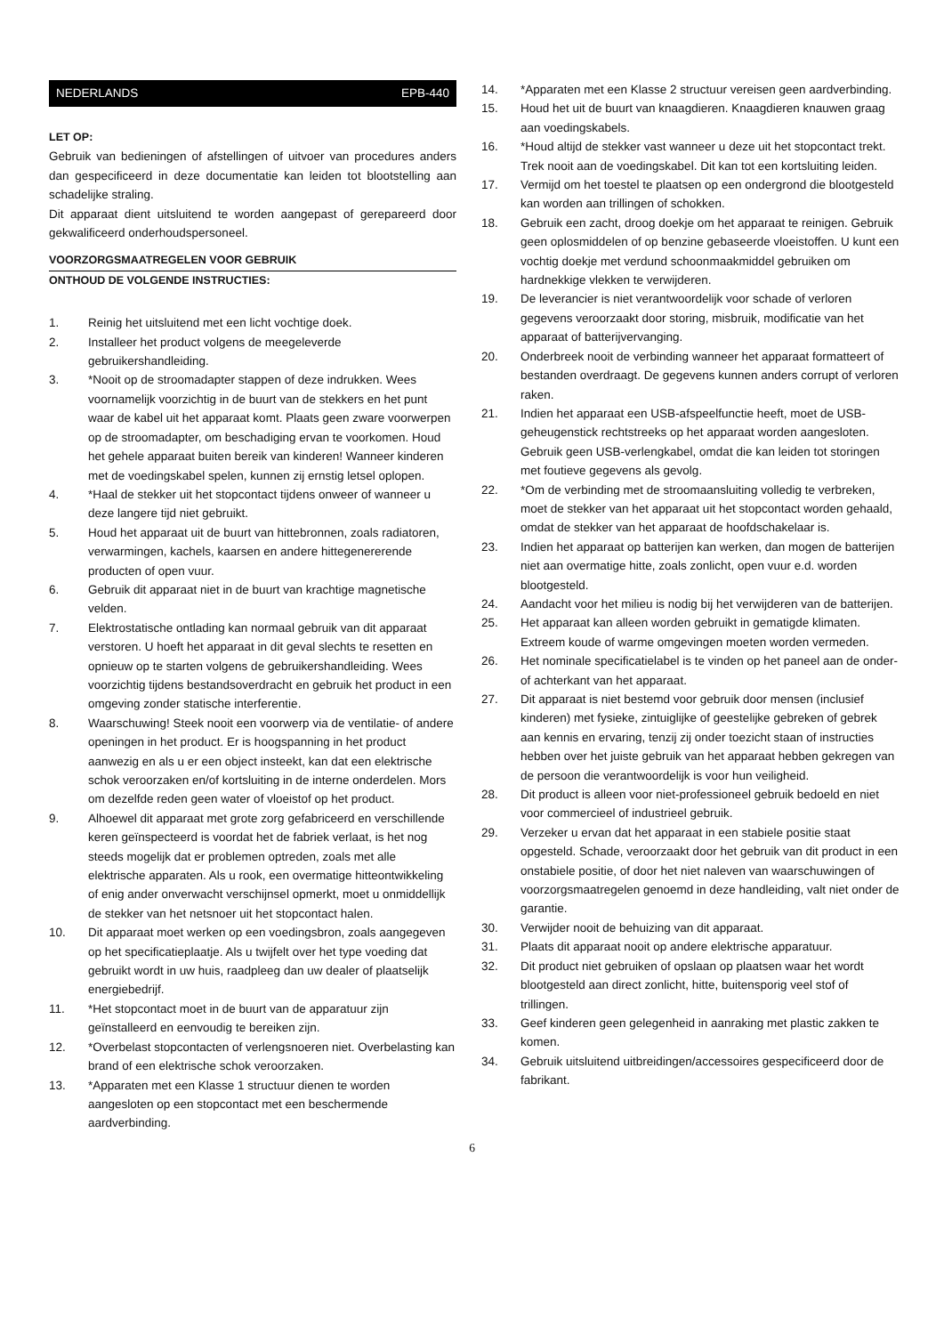NEDERLANDS EPB-440
LET OP:
Gebruik van bedieningen of afstellingen of uitvoer van procedures anders dan gespecificeerd in deze documentatie kan leiden tot blootstelling aan schadelijke straling.
Dit apparaat dient uitsluitend te worden aangepast of gerepareerd door gekwalificeerd onderhoudspersoneel.
VOORZORGSMAATREGELEN VOOR GEBRUIK
ONTHOUD DE VOLGENDE INSTRUCTIES:
1. Reinig het uitsluitend met een licht vochtige doek.
2. Installeer het product volgens de meegeleverde gebruikershandleiding.
3. *Nooit op de stroomadapter stappen of deze indrukken. Wees voornamelijk voorzichtig in de buurt van de stekkers en het punt waar de kabel uit het apparaat komt. Plaats geen zware voorwerpen op de stroomadapter, om beschadiging ervan te voorkomen. Houd het gehele apparaat buiten bereik van kinderen! Wanneer kinderen met de voedingskabel spelen, kunnen zij ernstig letsel oplopen.
4. *Haal de stekker uit het stopcontact tijdens onweer of wanneer u deze langere tijd niet gebruikt.
5. Houd het apparaat uit de buurt van hittebronnen, zoals radiatoren, verwarmingen, kachels, kaarsen en andere hittegenererende producten of open vuur.
6. Gebruik dit apparaat niet in de buurt van krachtige magnetische velden.
7. Elektrostatische ontlading kan normaal gebruik van dit apparaat verstoren. U hoeft het apparaat in dit geval slechts te resetten en opnieuw op te starten volgens de gebruikershandleiding. Wees voorzichtig tijdens bestandsoverdracht en gebruik het product in een omgeving zonder statische interferentie.
8. Waarschuwing! Steek nooit een voorwerp via de ventilatie- of andere openingen in het product. Er is hoogspanning in het product aanwezig en als u er een object insteekt, kan dat een elektrische schok veroorzaken en/of kortsluiting in de interne onderdelen. Mors om dezelfde reden geen water of vloeistof op het product.
9. Alhoewel dit apparaat met grote zorg gefabriceerd en verschillende keren geïnspecteerd is voordat het de fabriek verlaat, is het nog steeds mogelijk dat er problemen optreden, zoals met alle elektrische apparaten. Als u rook, een overmatige hitteontwikkeling of enig ander onverwacht verschijnsel opmerkt, moet u onmiddellijk de stekker van het netsnoer uit het stopcontact halen.
10. Dit apparaat moet werken op een voedingsbron, zoals aangegeven op het specificatieplaatje. Als u twijfelt over het type voeding dat gebruikt wordt in uw huis, raadpleeg dan uw dealer of plaatselijk energiebedrijf.
11. *Het stopcontact moet in de buurt van de apparatuur zijn geïnstalleerd en eenvoudig te bereiken zijn.
12. *Overbelast stopcontacten of verlengsnoeren niet. Overbelasting kan brand of een elektrische schok veroorzaken.
13. *Apparaten met een Klasse 1 structuur dienen te worden aangesloten op een stopcontact met een beschermende aardverbinding.
14. *Apparaten met een Klasse 2 structuur vereisen geen aardverbinding.
15. Houd het uit de buurt van knaagdieren. Knaagdieren knauwen graag aan voedingskabels.
16. *Houd altijd de stekker vast wanneer u deze uit het stopcontact trekt. Trek nooit aan de voedingskabel. Dit kan tot een kortsluiting leiden.
17. Vermijd om het toestel te plaatsen op een ondergrond die blootgesteld kan worden aan trillingen of schokken.
18. Gebruik een zacht, droog doekje om het apparaat te reinigen. Gebruik geen oplosmiddelen of op benzine gebaseerde vloeistoffen. U kunt een vochtig doekje met verdund schoonmaakmiddel gebruiken om hardnekkige vlekken te verwijderen.
19. De leverancier is niet verantwoordelijk voor schade of verloren gegevens veroorzaakt door storing, misbruik, modificatie van het apparaat of batterijvervanging.
20. Onderbreek nooit de verbinding wanneer het apparaat formatteert of bestanden overdraagt. De gegevens kunnen anders corrupt of verloren raken.
21. Indien het apparaat een USB-afspeelfunctie heeft, moet de USB-geheugenstick rechtstreeks op het apparaat worden aangesloten. Gebruik geen USB-verlengkabel, omdat die kan leiden tot storingen met foutieve gegevens als gevolg.
22. *Om de verbinding met de stroomaansluiting volledig te verbreken, moet de stekker van het apparaat uit het stopcontact worden gehaald, omdat de stekker van het apparaat de hoofdschakelaar is.
23. Indien het apparaat op batterijen kan werken, dan mogen de batterijen niet aan overmatige hitte, zoals zonlicht, open vuur e.d. worden blootgesteld.
24. Aandacht voor het milieu is nodig bij het verwijderen van de batterijen.
25. Het apparaat kan alleen worden gebruikt in gematigde klimaten. Extreem koude of warme omgevingen moeten worden vermeden.
26. Het nominale specificatielabel is te vinden op het paneel aan de onder- of achterkant van het apparaat.
27. Dit apparaat is niet bestemd voor gebruik door mensen (inclusief kinderen) met fysieke, zintuiglijke of geestelijke gebreken of gebrek aan kennis en ervaring, tenzij zij onder toezicht staan of instructies hebben over het juiste gebruik van het apparaat hebben gekregen van de persoon die verantwoordelijk is voor hun veiligheid.
28. Dit product is alleen voor niet-professioneel gebruik bedoeld en niet voor commercieel of industrieel gebruik.
29. Verzeker u ervan dat het apparaat in een stabiele positie staat opgesteld. Schade, veroorzaakt door het gebruik van dit product in een onstabiele positie, of door het niet naleven van waarschuwingen of voorzorgsmaatregelen genoemd in deze handleiding, valt niet onder de garantie.
30. Verwijder nooit de behuizing van dit apparaat.
31. Plaats dit apparaat nooit op andere elektrische apparatuur.
32. Dit product niet gebruiken of opslaan op plaatsen waar het wordt blootgesteld aan direct zonlicht, hitte, buitensporig veel stof of trillingen.
33. Geef kinderen geen gelegenheid in aanraking met plastic zakken te komen.
34. Gebruik uitsluitend uitbreidingen/accessoires gespecificeerd door de fabrikant.
6